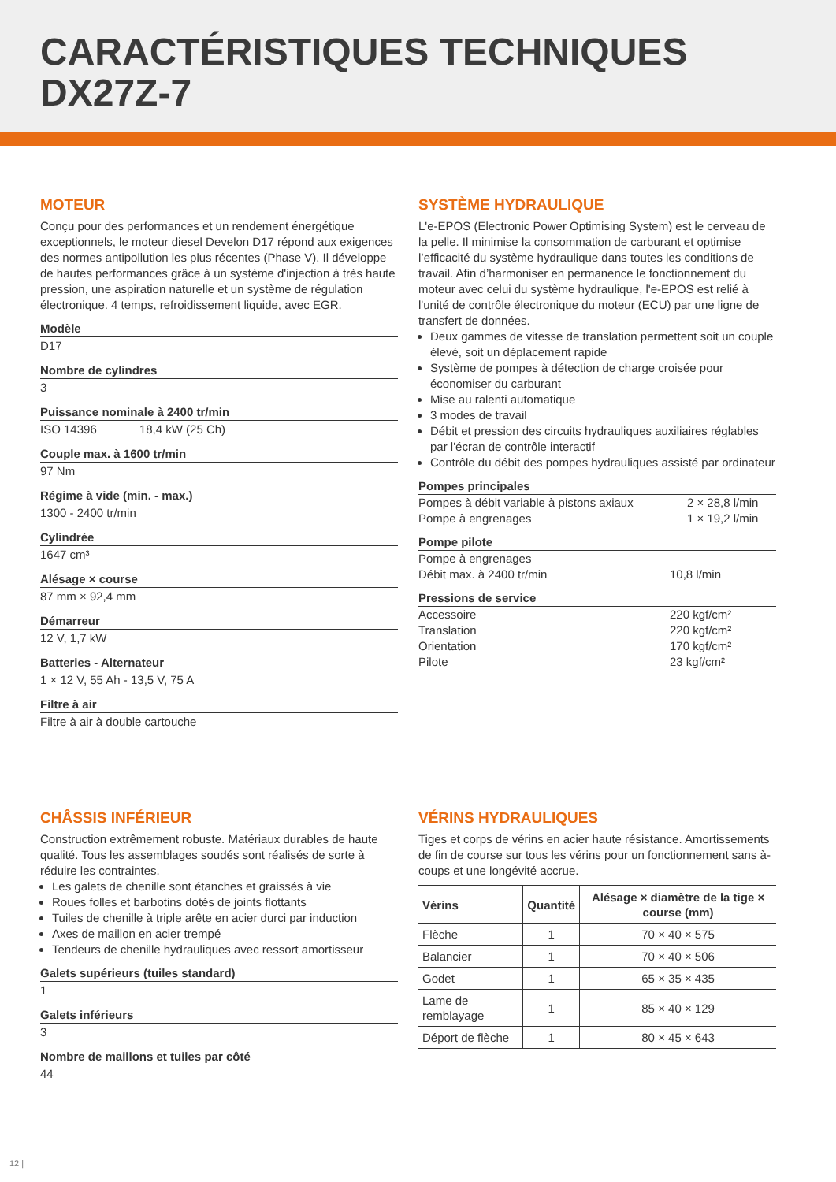CARACTÉRISTIQUES TECHNIQUES
DX27Z-7
MOTEUR
Conçu pour des performances et un rendement énergétique exceptionnels, le moteur diesel Develon D17 répond aux exigences des normes antipollution les plus récentes (Phase V). Il développe de hautes performances grâce à un système d'injection à très haute pression, une aspiration naturelle et un système de régulation électronique. 4 temps, refroidissement liquide, avec EGR.
Modèle
D17
Nombre de cylindres
3
Puissance nominale à 2400 tr/min
ISO 14396 18,4 kW (25 Ch)
Couple max. à 1600 tr/min
97 Nm
Régime à vide (min. - max.)
1300 - 2400 tr/min
Cylindrée
1647 cm³
Alésage × course
87 mm × 92,4 mm
Démarreur
12 V, 1,7 kW
Batteries - Alternateur
1 × 12 V, 55 Ah - 13,5 V, 75 A
Filtre à air
Filtre à air à double cartouche
SYSTÈME HYDRAULIQUE
L'e-EPOS (Electronic Power Optimising System) est le cerveau de la pelle. Il minimise la consommation de carburant et optimise l’efficacité du système hydraulique dans toutes les conditions de travail. Afin d’harmoniser en permanence le fonctionnement du moteur avec celui du système hydraulique, l'e-EPOS est relié à l'unité de contrôle électronique du moteur (ECU) par une ligne de transfert de données.
Deux gammes de vitesse de translation permettent soit un couple élevé, soit un déplacement rapide
Système de pompes à détection de charge croisée pour économiser du carburant
Mise au ralenti automatique
3 modes de travail
Débit et pression des circuits hydrauliques auxiliaires réglables par l'écran de contrôle interactif
Contrôle du débit des pompes hydrauliques assisté par ordinateur
Pompes principales
| Pompes à débit variable à pistons axiaux | 2 × 28,8 l/min |
| Pompe à engrenages | 1 × 19,2 l/min |
Pompe pilote
| Pompe à engrenages | |
| Débit max. à 2400 tr/min | 10,8 l/min |
Pressions de service
| Accessoire | 220 kgf/cm² |
| Translation | 220 kgf/cm² |
| Orientation | 170 kgf/cm² |
| Pilote | 23 kgf/cm² |
CHÂSSIS INFÉRIEUR
Construction extrêmement robuste. Matériaux durables de haute qualité. Tous les assemblages soudés sont réalisés de sorte à réduire les contraintes.
Les galets de chenille sont étanches et graissés à vie
Roues folles et barbotins dotés de joints flottants
Tuiles de chenille à triple arête en acier durci par induction
Axes de maillon en acier trempé
Tendeurs de chenille hydrauliques avec ressort amortisseur
Galets supérieurs (tuiles standard)
1
Galets inférieurs
3
Nombre de maillons et tuiles par côté
44
VÉRINS HYDRAULIQUES
Tiges et corps de vérins en acier haute résistance. Amortissements de fin de course sur tous les vérins pour un fonctionnement sans à-coups et une longévité accrue.
| Vérins | Quantité | Alésage × diamètre de la tige × course (mm) |
| --- | --- | --- |
| Flèche | 1 | 70 × 40 × 575 |
| Balancier | 1 | 70 × 40 × 506 |
| Godet | 1 | 65 × 35 × 435 |
| Lame de remblayage | 1 | 85 × 40 × 129 |
| Déport de flèche | 1 | 80 × 45 × 643 |
12 |